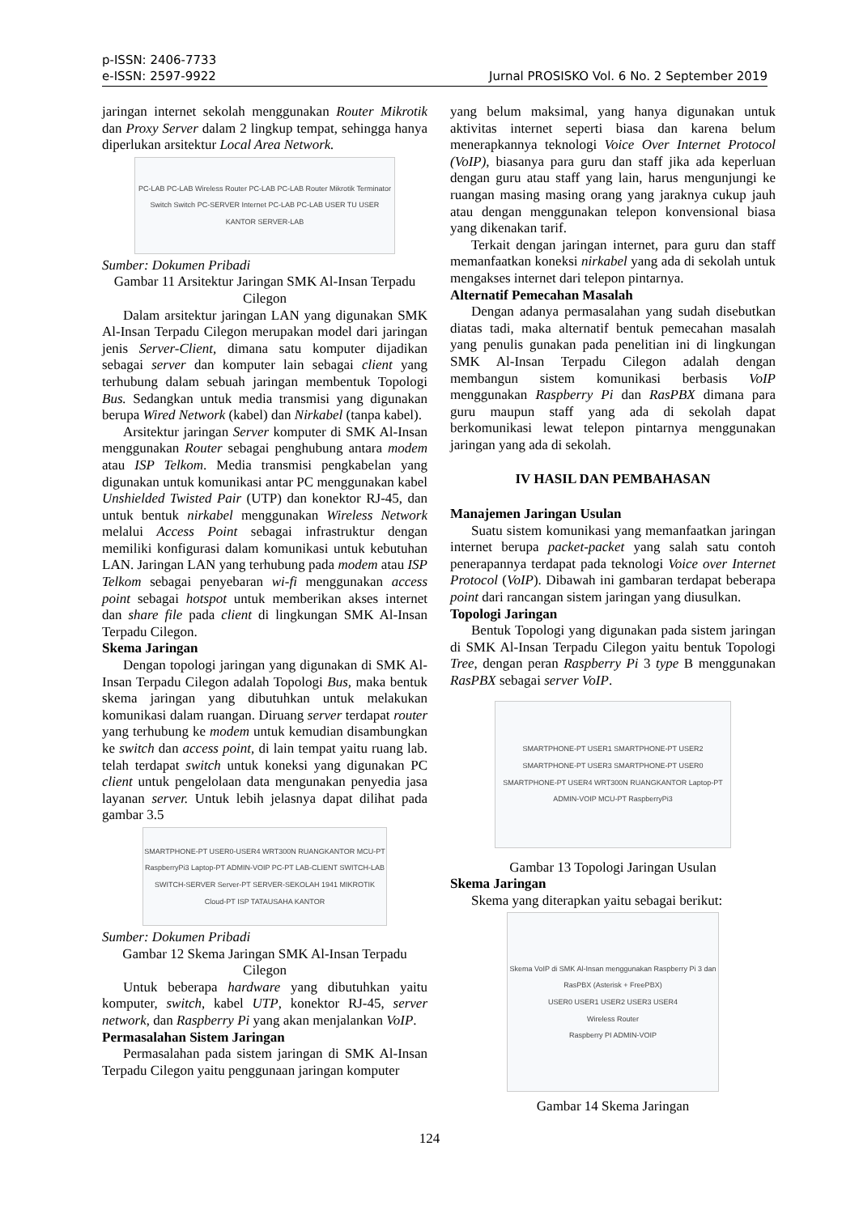p-ISSN: 2406-7733
e-ISSN: 2597-9922
Jurnal PROSISKO Vol. 6 No. 2 September 2019
jaringan internet sekolah menggunakan Router Mikrotik dan Proxy Server dalam 2 lingkup tempat, sehingga hanya diperlukan arsitektur Local Area Network.
PC-LAB PC-LAB Wireless Router PC-LAB PC-LAB Router Mikrotik Terminator Switch Switch PC-SERVER Internet PC-LAB PC-LAB USER TU USER KANTOR SERVER-LAB
Sumber: Dokumen Pribadi
Gambar 11 Arsitektur Jaringan SMK Al-Insan Terpadu Cilegon
Dalam arsitektur jaringan LAN yang digunakan SMK Al-Insan Terpadu Cilegon merupakan model dari jaringan jenis Server-Client, dimana satu komputer dijadikan sebagai server dan komputer lain sebagai client yang terhubung dalam sebuah jaringan membentuk Topologi Bus. Sedangkan untuk media transmisi yang digunakan berupa Wired Network (kabel) dan Nirkabel (tanpa kabel).
Arsitektur jaringan Server komputer di SMK Al-Insan menggunakan Router sebagai penghubung antara modem atau ISP Telkom. Media transmisi pengkabelan yang digunakan untuk komunikasi antar PC menggunakan kabel Unshielded Twisted Pair (UTP) dan konektor RJ-45, dan untuk bentuk nirkabel menggunakan Wireless Network melalui Access Point sebagai infrastruktur dengan memiliki konfigurasi dalam komunikasi untuk kebutuhan LAN. Jaringan LAN yang terhubung pada modem atau ISP Telkom sebagai penyebaran wi-fi menggunakan access point sebagai hotspot untuk memberikan akses internet dan share file pada client di lingkungan SMK Al-Insan Terpadu Cilegon.
Skema Jaringan
Dengan topologi jaringan yang digunakan di SMK Al-Insan Terpadu Cilegon adalah Topologi Bus, maka bentuk skema jaringan yang dibutuhkan untuk melakukan komunikasi dalam ruangan. Diruang server terdapat router yang terhubung ke modem untuk kemudian disambungkan ke switch dan access point, di lain tempat yaitu ruang lab. telah terdapat switch untuk koneksi yang digunakan PC client untuk pengelolaan data mengunakan penyedia jasa layanan server. Untuk lebih jelasnya dapat dilihat pada gambar 3.5
SMARTPHONE-PT USER0-USER4 WRT300N RUANGKANTOR MCU-PT RaspberryPi3 Laptop-PT ADMIN-VOIP PC-PT LAB-CLIENT SWITCH-LAB SWITCH-SERVER Server-PT SERVER-SEKOLAH 1941 MIKROTIK Cloud-PT ISP TATAUSAHA KANTOR
Sumber: Dokumen Pribadi
Gambar 12 Skema Jaringan SMK Al-Insan Terpadu Cilegon
Untuk beberapa hardware yang dibutuhkan yaitu komputer, switch, kabel UTP, konektor RJ-45, server network, dan Raspberry Pi yang akan menjalankan VoIP.
Permasalahan Sistem Jaringan
Permasalahan pada sistem jaringan di SMK Al-Insan Terpadu Cilegon yaitu penggunaan jaringan komputer
yang belum maksimal, yang hanya digunakan untuk aktivitas internet seperti biasa dan karena belum menerapkannya teknologi Voice Over Internet Protocol (VoIP), biasanya para guru dan staff jika ada keperluan dengan guru atau staff yang lain, harus mengunjungi ke ruangan masing masing orang yang jaraknya cukup jauh atau dengan menggunakan telepon konvensional biasa yang dikenakan tarif.
Terkait dengan jaringan internet, para guru dan staff memanfaatkan koneksi nirkabel yang ada di sekolah untuk mengakses internet dari telepon pintarnya.
Alternatif Pemecahan Masalah
Dengan adanya permasalahan yang sudah disebutkan diatas tadi, maka alternatif bentuk pemecahan masalah yang penulis gunakan pada penelitian ini di lingkungan SMK Al-Insan Terpadu Cilegon adalah dengan membangun sistem komunikasi berbasis VoIP menggunakan Raspberry Pi dan RasPBX dimana para guru maupun staff yang ada di sekolah dapat berkomunikasi lewat telepon pintarnya menggunakan jaringan yang ada di sekolah.
IV HASIL DAN PEMBAHASAN
Manajemen Jaringan Usulan
Suatu sistem komunikasi yang memanfaatkan jaringan internet berupa packet-packet yang salah satu contoh penerapannya terdapat pada teknologi Voice over Internet Protocol (VoIP). Dibawah ini gambaran terdapat beberapa point dari rancangan sistem jaringan yang diusulkan.
Topologi Jaringan
Bentuk Topologi yang digunakan pada sistem jaringan di SMK Al-Insan Terpadu Cilegon yaitu bentuk Topologi Tree, dengan peran Raspberry Pi 3 type B menggunakan RasPBX sebagai server VoIP.
SMARTPHONE-PT USER1 SMARTPHONE-PT USER2 SMARTPHONE-PT USER3 SMARTPHONE-PT USER0 SMARTPHONE-PT USER4 WRT300N RUANGKANTOR Laptop-PT ADMIN-VOIP MCU-PT RaspberryPi3
Gambar 13 Topologi Jaringan Usulan
Skema Jaringan
Skema yang diterapkan yaitu sebagai berikut:
Skema VoIP di SMK Al-Insan menggunakan Raspberry Pi 3 dan RasPBX (Asterisk + FreePBX)
USER0 USER1 USER2 USER3 USER4
Wireless Router
Raspberry PI ADMIN-VOIP
Gambar 14 Skema Jaringan
124